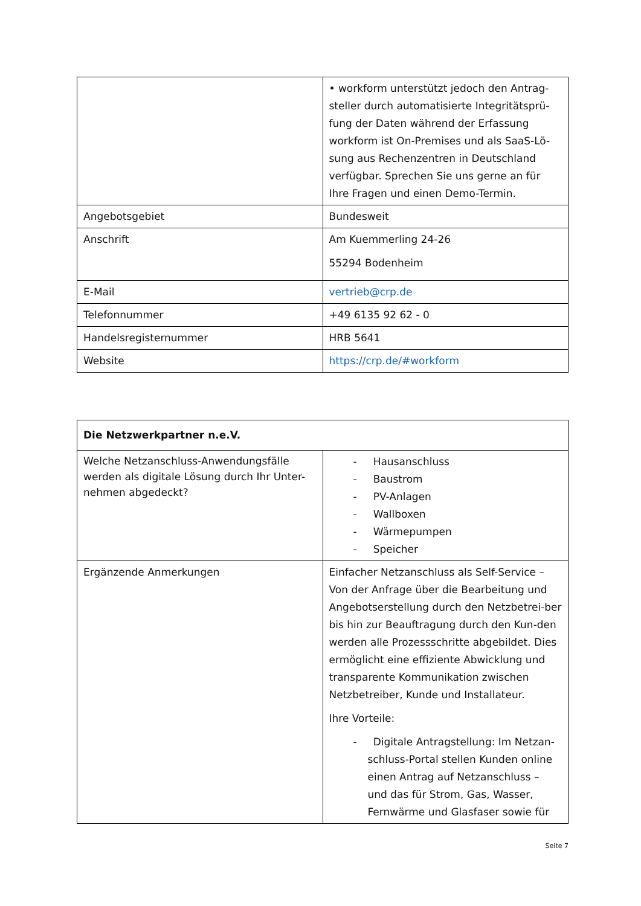| | • workform unterstützt jedoch den Antrag-steller durch automatisierte Integritätsprü-fung der Daten während der Erfassung workform ist On-Premises und als SaaS-Lö-sung aus Rechenzentren in Deutschland verfügbar. Sprechen Sie uns gerne an für Ihre Fragen und einen Demo-Termin. |
| Angebotsgebiet | Bundesweit |
| Anschrift | Am Kuemmerling 24-26 55294 Bodenheim |
| E-Mail | vertrieb@crp.de |
| Telefonnummer | +49 6135 92 62 - 0 |
| Handelsregisternummer | HRB 5641 |
| Website | https://crp.de/#workform |
| Die Netzwerkpartner n.e.V. | |
| Welche Netzanschluss-Anwendungsfälle werden als digitale Lösung durch Ihr Unter-nehmen abgedeckt? | - Hausanschluss - Baustrom - PV-Anlagen - Wallboxen - Wärmepumpen - Speicher |
| Ergänzende Anmerkungen | Einfacher Netzanschluss als Self-Service – Von der Anfrage über die Bearbeitung und Angebotserstellung durch den Netzbetrei-ber bis hin zur Beauftragung durch den Kun-den werden alle Prozessschritte abgebildet. Dies ermöglicht eine effiziente Abwicklung und transparente Kommunikation zwischen Netzbetreiber, Kunde und Installateur. Ihre Vorteile: - Digitale Antragstellung: Im Netzan-schluss-Portal stellen Kunden online einen Antrag auf Netzanschluss – und das für Strom, Gas, Wasser, Fernwärme und Glasfaser sowie für |
Seite 7